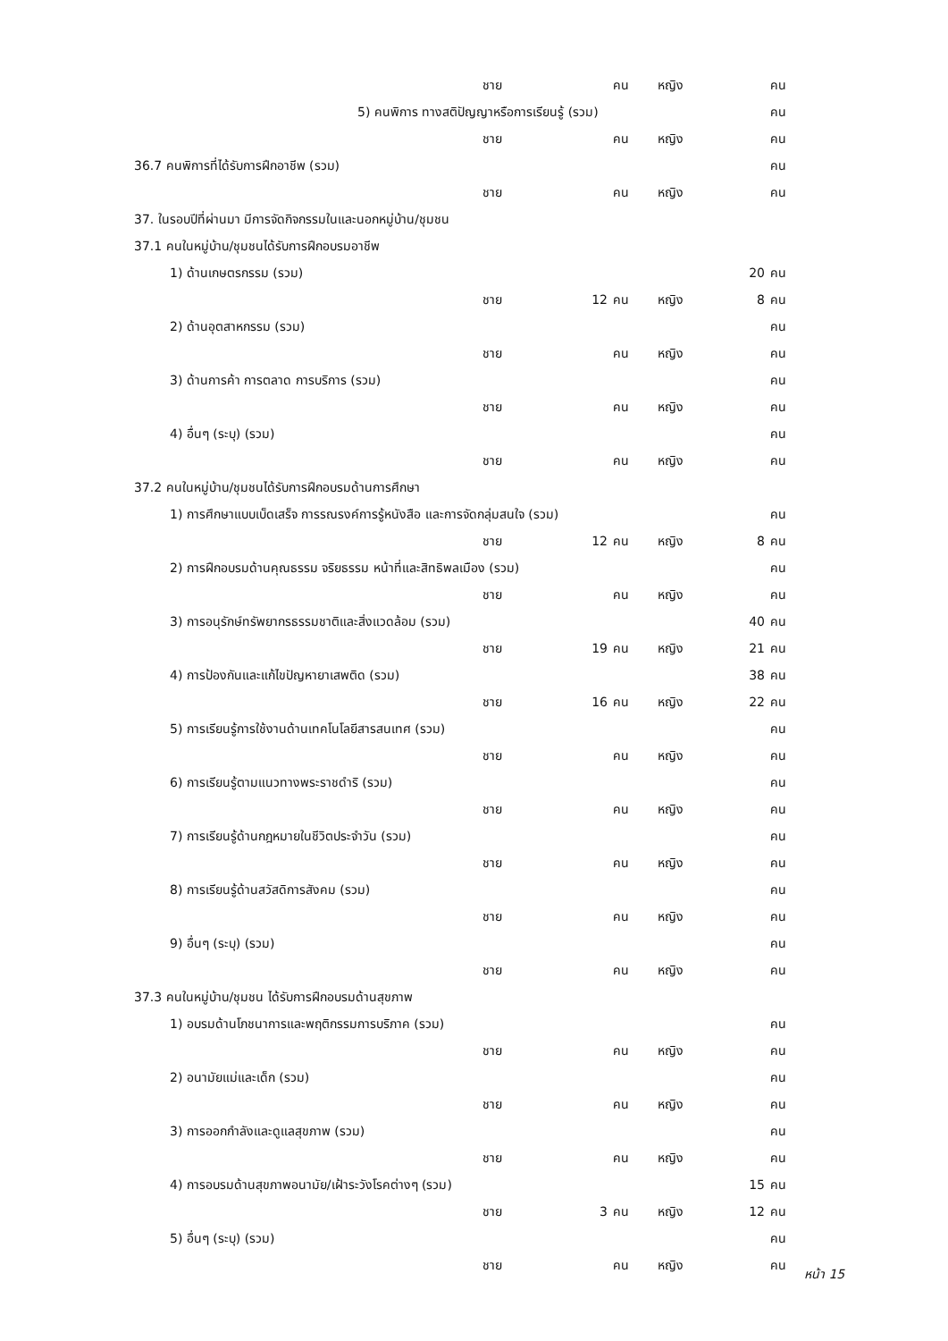| | ชาย | | คน | หญิง | | คน |
| 5) คนพิการ ทางสติปัญญาหรือการเรียนรู้ (รวม) | | | | | | คน |
| | ชาย | | คน | หญิง | | คน |
| 36.7 คนพิการที่ได้รับการฝึกอาชีพ (รวม) | | | | | | คน |
| | ชาย | | คน | หญิง | | คน |
| 37. ในรอบปีที่ผ่านมา มีการจัดกิจกรรมในและนอกหมู่บ้าน/ชุมชน | | | | | | |
| 37.1 คนในหมู่บ้าน/ชุมชนได้รับการฝึกอบรมอาชีพ | | | | | | |
| 1) ด้านเกษตรกรรม (รวม) | | | | | 20 | คน |
| | ชาย | 12 | คน | หญิง | 8 | คน |
| 2) ด้านอุตสาหกรรม (รวม) | | | | | | คน |
| | ชาย | | คน | หญิง | | คน |
| 3) ด้านการค้า การตลาด การบริการ (รวม) | | | | | | คน |
| | ชาย | | คน | หญิง | | คน |
| 4) อื่นๆ (ระบุ) (รวม) | | | | | | คน |
| | ชาย | | คน | หญิง | | คน |
| 37.2 คนในหมู่บ้าน/ชุมชนได้รับการฝึกอบรมด้านการศึกษา | | | | | | |
| 1) การศึกษาแบบเบ็ดเสร็จ การรณรงค์การรู้หนังสือ และการจัดกลุ่มสนใจ (รวม) | | | | | | คน |
| | ชาย | 12 | คน | หญิง | 8 | คน |
| 2) การฝึกอบรมด้านคุณธรรม จริยธรรม หน้าที่และสิทธิพลเมือง (รวม) | | | | | | คน |
| | ชาย | | คน | หญิง | | คน |
| 3) การอนุรักษ์ทรัพยากรธรรมชาติและสิ่งแวดล้อม (รวม) | | | | | 40 | คน |
| | ชาย | 19 | คน | หญิง | 21 | คน |
| 4) การป้องกันและแก้ไขปัญหายาเสพติด (รวม) | | | | | 38 | คน |
| | ชาย | 16 | คน | หญิง | 22 | คน |
| 5) การเรียนรู้การใช้งานด้านเทคโนโลยีสารสนเทศ (รวม) | | | | | | คน |
| | ชาย | | คน | หญิง | | คน |
| 6) การเรียนรู้ตามแนวทางพระราชดำริ (รวม) | | | | | | คน |
| | ชาย | | คน | หญิง | | คน |
| 7) การเรียนรู้ด้านกฎหมายในชีวิตประจำวัน (รวม) | | | | | | คน |
| | ชาย | | คน | หญิง | | คน |
| 8) การเรียนรู้ด้านสวัสดิการสังคม (รวม) | | | | | | คน |
| | ชาย | | คน | หญิง | | คน |
| 9) อื่นๆ (ระบุ) (รวม) | | | | | | คน |
| | ชาย | | คน | หญิง | | คน |
| 37.3 คนในหมู่บ้าน/ชุมชน ได้รับการฝึกอบรมด้านสุขภาพ | | | | | | |
| 1) อบรมด้านโภชนาการและพฤติกรรมการบริภาค (รวม) | | | | | | คน |
| | ชาย | | คน | หญิง | | คน |
| 2) อนามัยแม่และเด็ก (รวม) | | | | | | คน |
| | ชาย | | คน | หญิง | | คน |
| 3) การออกกำลังและดูแลสุขภาพ (รวม) | | | | | | คน |
| | ชาย | | คน | หญิง | | คน |
| 4) การอบรมด้านสุขภาพอนามัย/เฝ้าระวังโรคต่างๆ (รวม) | | | | | 15 | คน |
| | ชาย | 3 | คน | หญิง | 12 | คน |
| 5) อื่นๆ (ระบุ) (รวม) | | | | | | คน |
| | ชาย | | คน | หญิง | | คน |
หน้า 15